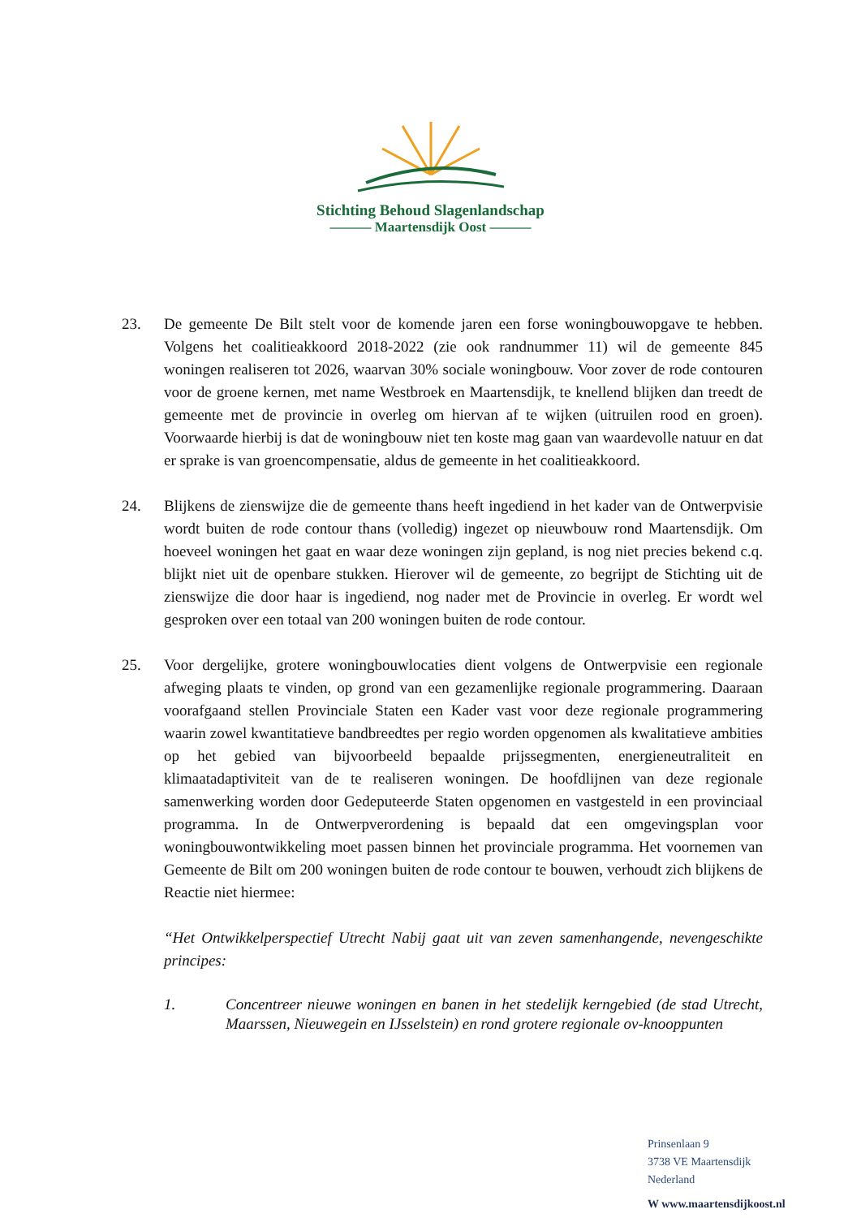Stichting Behoud Slagenlandschap
——— Maartensdijk Oost ———
23. De gemeente De Bilt stelt voor de komende jaren een forse woningbouwopgave te hebben. Volgens het coalitieakkoord 2018-2022 (zie ook randnummer 11) wil de gemeente 845 woningen realiseren tot 2026, waarvan 30% sociale woningbouw. Voor zover de rode contouren voor de groene kernen, met name Westbroek en Maartensdijk, te knellend blijken dan treedt de gemeente met de provincie in overleg om hiervan af te wijken (uitruilen rood en groen). Voorwaarde hierbij is dat de woningbouw niet ten koste mag gaan van waardevolle natuur en dat er sprake is van groencompensatie, aldus de gemeente in het coalitieakkoord.
24. Blijkens de zienswijze die de gemeente thans heeft ingediend in het kader van de Ontwerpvisie wordt buiten de rode contour thans (volledig) ingezet op nieuwbouw rond Maartensdijk. Om hoeveel woningen het gaat en waar deze woningen zijn gepland, is nog niet precies bekend c.q. blijkt niet uit de openbare stukken. Hierover wil de gemeente, zo begrijpt de Stichting uit de zienswijze die door haar is ingediend, nog nader met de Provincie in overleg. Er wordt wel gesproken over een totaal van 200 woningen buiten de rode contour.
25. Voor dergelijke, grotere woningbouwlocaties dient volgens de Ontwerpvisie een regionale afweging plaats te vinden, op grond van een gezamenlijke regionale programmering. Daaraan voorafgaand stellen Provinciale Staten een Kader vast voor deze regionale programmering waarin zowel kwantitatieve bandbreedtes per regio worden opgenomen als kwalitatieve ambities op het gebied van bijvoorbeeld bepaalde prijssegmenten, energieneutraliteit en klimaatadaptiviteit van de te realiseren woningen. De hoofdlijnen van deze regionale samenwerking worden door Gedeputeerde Staten opgenomen en vastgesteld in een provinciaal programma. In de Ontwerpverordening is bepaald dat een omgevingsplan voor woningbouwontwikkeling moet passen binnen het provinciale programma. Het voornemen van Gemeente de Bilt om 200 woningen buiten de rode contour te bouwen, verhoudt zich blijkens de Reactie niet hiermee:
“Het Ontwikkelperspectief Utrecht Nabij gaat uit van zeven samenhangende, nevengeschikte principes:
1. Concentreer nieuwe woningen en banen in het stedelijk kerngebied (de stad Utrecht, Maarssen, Nieuwegein en IJsselstein) en rond grotere regionale ov-knooppunten
Prinsenlaan 9
3738 VE Maartensdijk
Nederland
W www.maartensdijkoost.nl